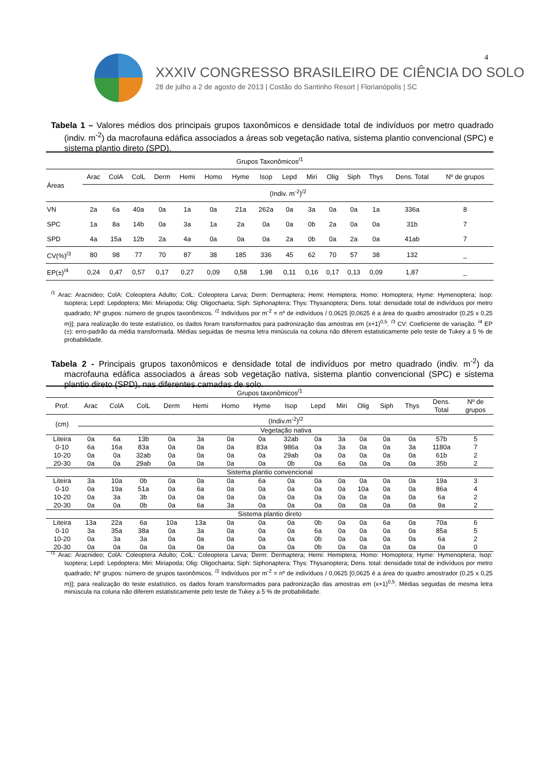4
XXXIV CONGRESSO BRASILEIRO DE CIÊNCIA DO SOLO
28 de julho a 2 de agosto de 2013 | Costão do Santinho Resort | Florianópolis | SC
Tabela 1 – Valores médios dos principais grupos taxonômicos e densidade total de indivíduos por metro quadrado (indiv. m<sup>-2</sup>) da macrofauna edáfica associados a áreas sob vegetação nativa, sistema plantio convencional (SPC) e sistema plantio direto (SPD).
| Grupos Taxonômicos<sup>/1</sup> | | | | | | | | | | | | | | | |
| --- | --- | --- | --- | --- | --- | --- | --- | --- | --- | --- | --- | --- | --- | --- | --- |
| Áreas | Arac | ColA | ColL | Derm | Hemi | Homo | Hyme | Isop | Lepd | Miri | Olig | Siph | Thys | Dens. Total | Nº de grupos |
| | (Indiv. m<sup>-2</sup>)<sup>/2</sup> | | | | | | | | | | | | | | |
| VN | 2a | 6a | 40a | 0a | 1a | 0a | 21a | 262a | 0a | 3a | 0a | 0a | 1a | 336a | 8 |
| SPC | 1a | 8a | 14b | 0a | 3a | 1a | 2a | 0a | 0a | 0b | 2a | 0a | 0a | 31b | 7 |
| SPD | 4a | 15a | 12b | 2a | 4a | 0a | 0a | 0a | 2a | 0b | 0a | 2a | 0a | 41ab | 7 |
| CV(%)<sup>/3</sup> | 80 | 98 | 77 | 70 | 87 | 38 | 185 | 336 | 45 | 62 | 70 | 57 | 38 | 132 | _ |
| EP(±)<sup>/4</sup> | 0,24 | 0,47 | 0,57 | 0,17 | 0,27 | 0,09 | 0,58 | 1,98 | 0,11 | 0,16 | 0,17 | 0,13 | 0,09 | 1,87 | _ |
<sup>/1</sup> Arac: Aracnideo; ColA: Coleoptera Adulto; ColL: Coleoptera Larva; Derm: Dermaptera; Hemi: Hemiptera; Homo: Homoptera; Hyme: Hymenoptera; Isop: Isoptera; Lepd: Lepdoptera; Miri: Miriapoda; Olig: Oligochaeta; Siph: Siphonaptera; Thys: Thysanoptera; Dens. total: densidade total de indivíduos por metro quadrado; Nº grupos: número de grupos taxonômicos. <sup>/2</sup> Indivíduos por m<sup>-2</sup> = nº de indivíduos / 0,0625 [0,0625 é a área do quadro amostrador (0,25 x 0,25 m)]; para realização do teste estatístico, os dados foram transformados para padronização das amostras em (x+1)<sup>0,5</sup>. <sup>/3</sup> CV: Coeficiente de variação. <sup>/4</sup> EP (±): erro-padrão da média transformada. Médias seguidas de mesma letra minúscula na coluna não diferem estatisticamente pelo teste de Tukey a 5 % de probabilidade.
Tabela 2 - Principais grupos taxonômicos e densidade total de indivíduos por metro quadrado (indiv. m<sup>-2</sup>) da macrofauna edáfica associados a áreas sob vegetação nativa, sistema plantio convencional (SPC) e sistema plantio direto (SPD), nas diferentes camadas de solo.
| Grupos taxonômicos<sup>/1</sup> | | | | | | | | | | | | | | | |
| --- | --- | --- | --- | --- | --- | --- | --- | --- | --- | --- | --- | --- | --- | --- | --- |
| Prof. | Arac | ColA | ColL | Derm | Hemi | Homo | Hyme | Isop | Lepd | Miri | Olig | Siph | Thys | Dens. Total | Nº de grupos |
| (cm) | (Indiv.m<sup>-2</sup>)<sup>/2</sup> | | | | | | | | | | | | | | |
| | Vegetação nativa | | | | | | | | | | | | | | |
| Liteira | 0a | 6a | 13b | 0a | 3a | 0a | 0a | 32ab | 0a | 3a | 0a | 0a | 0a | 57b | 5 |
| 0-10 | 6a | 16a | 83a | 0a | 0a | 0a | 83a | 986a | 0a | 3a | 0a | 0a | 3a | 1180a | 7 |
| 10-20 | 0a | 0a | 32ab | 0a | 0a | 0a | 0a | 29ab | 0a | 0a | 0a | 0a | 0a | 61b | 2 |
| 20-30 | 0a | 0a | 29ab | 0a | 0a | 0a | 0a | 0b | 0a | 6a | 0a | 0a | 0a | 35b | 2 |
| Sistema plantio convencional | | | | | | | | | | | | | | | |
| Liteira | 3a | 10a | 0b | 0a | 0a | 0a | 6a | 0a | 0a | 0a | 0a | 0a | 0a | 19a | 3 |
| 0-10 | 0a | 19a | 51a | 0a | 6a | 0a | 0a | 0a | 0a | 0a | 10a | 0a | 0a | 86a | 4 |
| 10-20 | 0a | 3a | 3b | 0a | 0a | 0a | 0a | 0a | 0a | 0a | 0a | 0a | 0a | 6a | 2 |
| 20-30 | 0a | 0a | 0b | 0a | 6a | 3a | 0a | 0a | 0a | 0a | 0a | 0a | 0a | 9a | 2 |
| Sistema plantio direto | | | | | | | | | | | | | | | |
| Liteira | 13a | 22a | 6a | 10a | 13a | 0a | 0a | 0a | 0b | 0a | 0a | 6a | 0a | 70a | 6 |
| 0-10 | 3a | 35a | 38a | 0a | 3a | 0a | 0a | 0a | 6a | 0a | 0a | 0a | 0a | 85a | 5 |
| 10-20 | 0a | 3a | 3a | 0a | 0a | 0a | 0a | 0a | 0b | 0a | 0a | 0a | 0a | 6a | 2 |
| 20-30 | 0a | 0a | 0a | 0a | 0a | 0a | 0a | 0a | 0b | 0a | 0a | 0a | 0a | 0a | 0 |
<sup>/1</sup> Arac: Aracnideo; ColA: Coleoptera Adulto; ColL: Coleoptera Larva; Derm: Dermaptera; Hemi: Hemiptera; Homo: Homoptera; Hyme: Hymenoptera; Isop: Isoptera; Lepd: Lepdoptera; Miri: Miriapoda; Olig: Oligochaeta; Siph: Siphonaptera; Thys: Thysanoptera; Dens. total: densidade total de indivíduos por metro quadrado; Nº grupos: número de grupos taxonômicos. <sup>/2</sup> Indivíduos por m<sup>-2</sup> = nº de indivíduos / 0,0625 [0,0625 é a área do quadro amostrador (0,25 x 0,25 m)]; para realização do teste estatístico, os dados foram transformados para padronização das amostras em (x+1)<sup>0,5</sup>. Médias seguidas de mesma letra minúscula na coluna não diferem estatisticamente pelo teste de Tukey a 5 % de probabilidade.